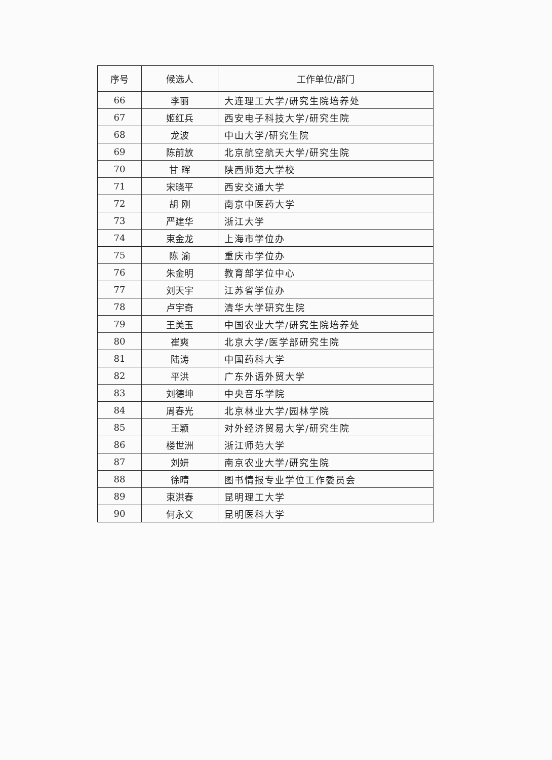| 序号 | 候选人 | 工作单位/部门 |
| --- | --- | --- |
| 66 | 李丽 | 大连理工大学/研究生院培养处 |
| 67 | 姬红兵 | 西安电子科技大学/研究生院 |
| 68 | 龙波 | 中山大学/研究生院 |
| 69 | 陈前放 | 北京航空航天大学/研究生院 |
| 70 | 甘 晖 | 陕西师范大学校 |
| 71 | 宋晓平 | 西安交通大学 |
| 72 | 胡 刚 | 南京中医药大学 |
| 73 | 严建华 | 浙江大学 |
| 74 | 束金龙 | 上海市学位办 |
| 75 | 陈 渝 | 重庆市学位办 |
| 76 | 朱金明 | 教育部学位中心 |
| 77 | 刘天宇 | 江苏省学位办 |
| 78 | 卢宇奇 | 清华大学研究生院 |
| 79 | 王美玉 | 中国农业大学/研究生院培养处 |
| 80 | 崔爽 | 北京大学/医学部研究生院 |
| 81 | 陆涛 | 中国药科大学 |
| 82 | 平洪 | 广东外语外贸大学 |
| 83 | 刘德坤 | 中央音乐学院 |
| 84 | 周春光 | 北京林业大学/园林学院 |
| 85 | 王颖 | 对外经济贸易大学/研究生院 |
| 86 | 楼世洲 | 浙江师范大学 |
| 87 | 刘妍 | 南京农业大学/研究生院 |
| 88 | 徐晴 | 图书情报专业学位工作委员会 |
| 89 | 束洪春 | 昆明理工大学 |
| 90 | 何永文 | 昆明医科大学 |